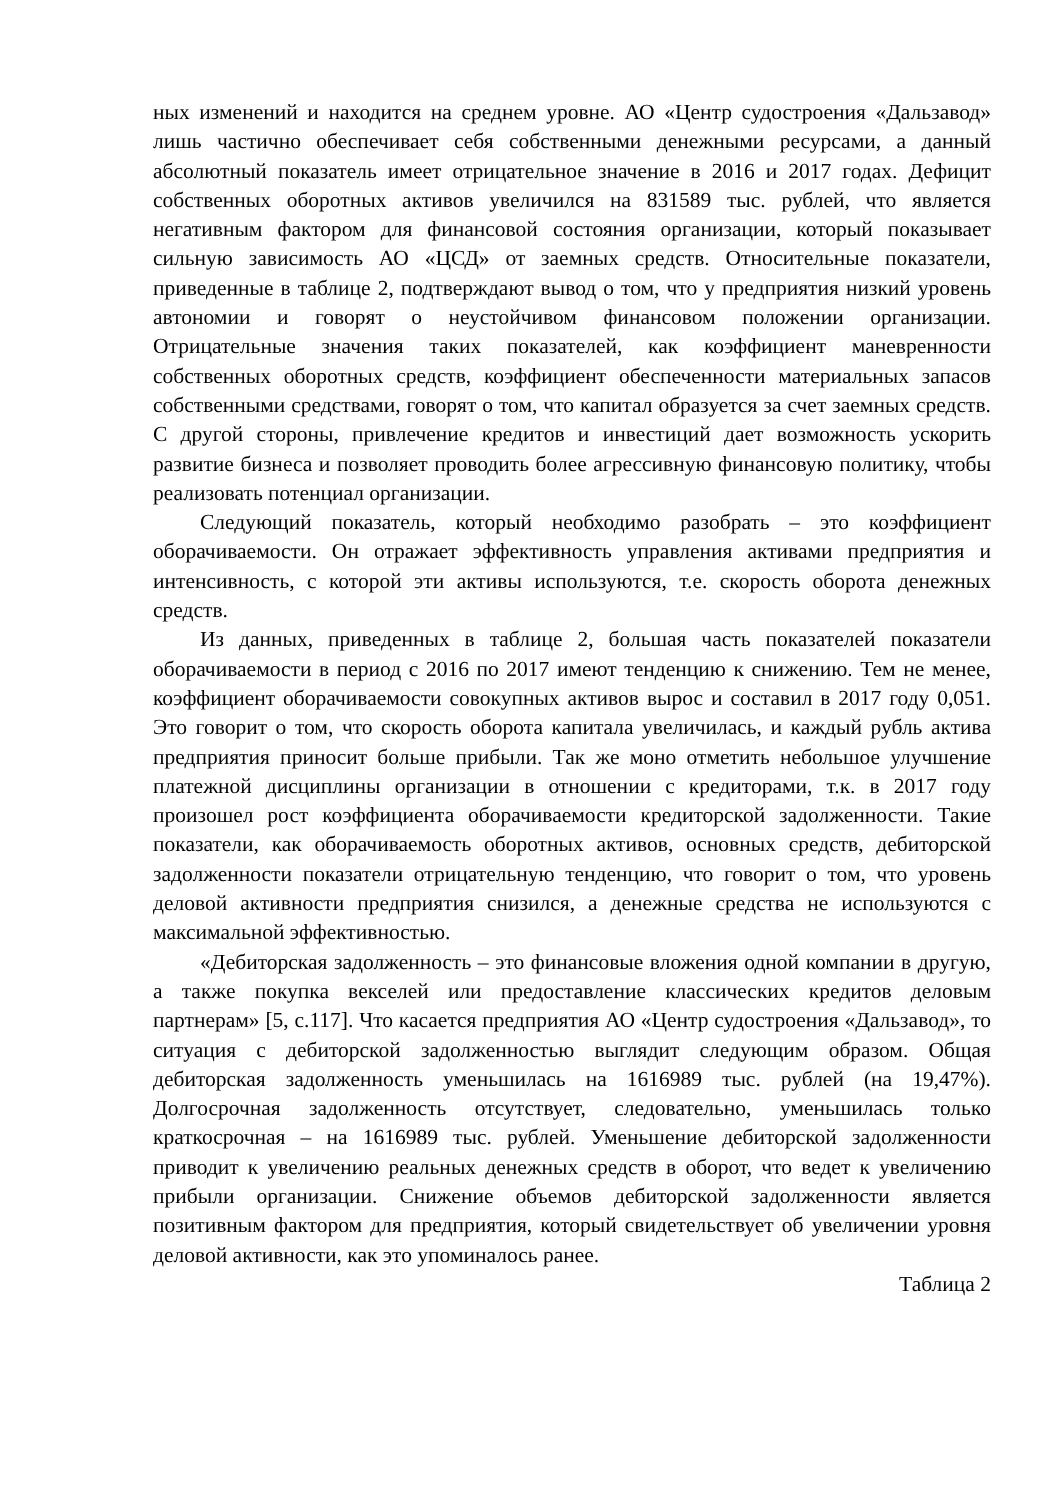ных изменений и находится на среднем уровне. АО «Центр судостроения «Дальзавод» лишь частично обеспечивает себя собственными денежными ресурсами, а данный абсолютный показатель имеет отрицательное значение в 2016 и 2017 годах. Дефицит собственных оборотных активов увеличился на 831589 тыс. рублей, что является негативным фактором для финансовой состояния организации, который показывает сильную зависимость АО «ЦСД» от заемных средств. Относительные показатели, приведенные в таблице 2, подтверждают вывод о том, что у предприятия низкий уровень автономии и говорят о неустойчивом финансовом положении организации. Отрицательные значения таких показателей, как коэффициент маневренности собственных оборотных средств, коэффициент обеспеченности материальных запасов собственными средствами, говорят о том, что капитал образуется за счет заемных средств. С другой стороны, привлечение кредитов и инвестиций дает возможность ускорить развитие бизнеса и позволяет проводить более агрессивную финансовую политику, чтобы реализовать потенциал организации.
Следующий показатель, который необходимо разобрать – это коэффициент оборачиваемости. Он отражает эффективность управления активами предприятия и интенсивность, с которой эти активы используются, т.е. скорость оборота денежных средств.
Из данных, приведенных в таблице 2, большая часть показателей показатели оборачиваемости в период с 2016 по 2017 имеют тенденцию к снижению. Тем не менее, коэффициент оборачиваемости совокупных активов вырос и составил в 2017 году 0,051. Это говорит о том, что скорость оборота капитала увеличилась, и каждый рубль актива предприятия приносит больше прибыли. Так же моно отметить небольшое улучшение платежной дисциплины организации в отношении с кредиторами, т.к. в 2017 году произошел рост коэффициента оборачиваемости кредиторской задолженности. Такие показатели, как оборачиваемость оборотных активов, основных средств, дебиторской задолженности показатели отрицательную тенденцию, что говорит о том, что уровень деловой активности предприятия снизился, а денежные средства не используются с максимальной эффективностью.
«Дебиторская задолженность – это финансовые вложения одной компании в другую, а также покупка векселей или предоставление классических кредитов деловым партнерам» [5, с.117]. Что касается предприятия АО «Центр судостроения «Дальзавод», то ситуация с дебиторской задолженностью выглядит следующим образом. Общая дебиторская задолженность уменьшилась на 1616989 тыс. рублей (на 19,47%). Долгосрочная задолженность отсутствует, следовательно, уменьшилась только краткосрочная – на 1616989 тыс. рублей. Уменьшение дебиторской задолженности приводит к увеличению реальных денежных средств в оборот, что ведет к увеличению прибыли организации. Снижение объемов дебиторской задолженности является позитивным фактором для предприятия, который свидетельствует об увеличении уровня деловой активности, как это упоминалось ранее.
Таблица 2